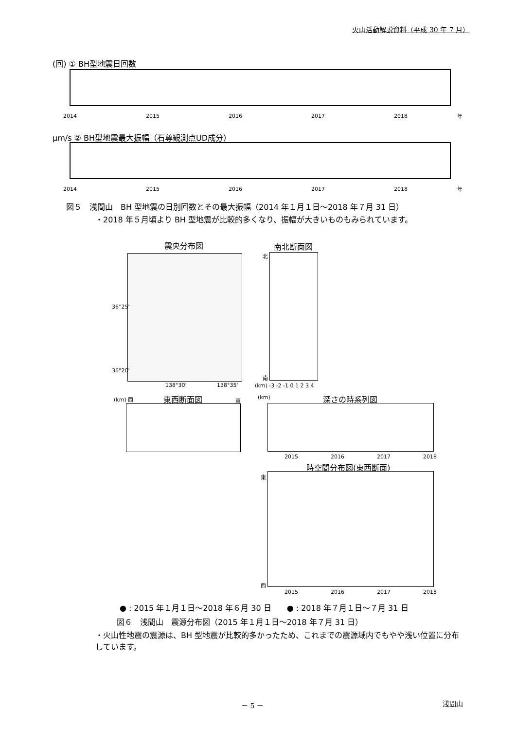火山活動解説資料（平成 30 年 7 月）
(回) ① BH型地震日回数
2014 2015 2016 2017 2018 年
μm/s ② BH型地震最大振幅（石尊観測点UD成分）
2014 2015 2016 2017 2018 年
図５　浅間山　BH 型地震の日別回数とその最大振幅（2014 年１月１日～2018 年７月 31 日）
・2018 年５月頃より BH 型地震が比較的多くなり、振幅が大きいものもみられています。
震央分布図
36°25'
36°20'
138°30' 138°35'
南北断面図
北
南
(km) -3 -2 -1 0 1 2 3 4
(km) 西 東西断面図 東 (km) 深さの時系列図
2015 2016 2017 2018
時空間分布図(東西断面)
東
西
2015 2016 2017 2018
● : 2015 年１月１日～2018 年６月 30 日　　● : 2018 年７月１日～７月 31 日
図６　浅間山　震源分布図（2015 年１月１日～2018 年７月 31 日）
・火山性地震の震源は、BH 型地震が比較的多かったため、これまでの震源域内でもやや浅い位置に分布しています。
－ 5 － 浅間山